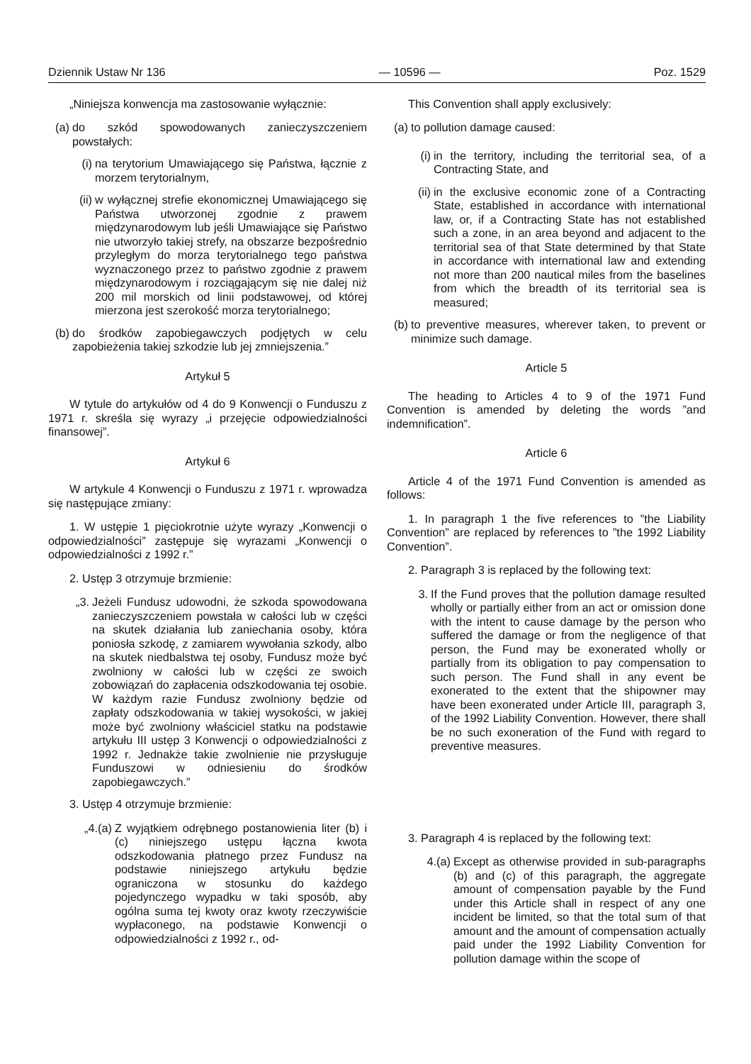Dziennik Ustaw Nr 136 — 10596 — Poz. 1529
„Niniejsza konwencja ma zastosowanie wyłącznie:
(a) do szkód spowodowanych zanieczyszczeniem powstałych:
(i) na terytorium Umawiającego się Państwa, łącznie z morzem terytorialnym,
(ii) w wyłącznej strefie ekonomicznej Umawiającego się Państwa utworzonej zgodnie z prawem międzynarodowym lub jeśli Umawiające się Państwo nie utworzyło takiej strefy, na obszarze bezpośrednio przyległym do morza terytorialnego tego państwa wyznaczonego przez to państwo zgodnie z prawem międzynarodowym i rozciągającym się nie dalej niż 200 mil morskich od linii podstawowej, od której mierzona jest szerokość morza terytorialnego;
(b) do środków zapobiegawczych podjętych w celu zapobieżenia takiej szkodzie lub jej zmniejszenia.”
Artykuł 5
W tytule do artykułów od 4 do 9 Konwencji o Funduszu z 1971 r. skreśla się wyrazy „i przejęcie odpowiedzialności finansowej”.
Artykuł 6
W artykule 4 Konwencji o Funduszu z 1971 r. wprowadza się następujące zmiany:
1. W ustępie 1 pięciokrotnie użyte wyrazy „Konwencji o odpowiedzialności” zastępuje się wyrazami „Konwencji o odpowiedzialności z 1992 r.”
2. Ustęp 3 otrzymuje brzmienie:
„3. Jeżeli Fundusz udowodni, że szkoda spowodowana zanieczyszczeniem powstała w całości lub w części na skutek działania lub zaniechania osoby, która poniosła szkodę, z zamiarem wywołania szkody, albo na skutek niedbalstwa tej osoby, Fundusz może być zwolniony w całości lub w części ze swoich zobowiązań do zapłacenia odszkodowania tej osobie. W każdym razie Fundusz zwolniony będzie od zapłaty odszkodowania w takiej wysokości, w jakiej może być zwolniony właściciel statku na podstawie artykułu III ustęp 3 Konwencji o odpowiedzialności z 1992 r. Jednakże takie zwolnienie nie przysługuje Funduszowi w odniesieniu do środków zapobiegawczych.”
3. Ustęp 4 otrzymuje brzmienie:
„4.(a) Z wyjątkiem odrębnego postanowienia liter (b) i (c) niniejszego ustępu łączna kwota odszkodowania płatnego przez Fundusz na podstawie niniejszego artykułu będzie ograniczona w stosunku do każdego pojedynczego wypadku w taki sposób, aby ogólna suma tej kwoty oraz kwoty rzeczywiście wypłaconego, na podstawie Konwencji o odpowiedzialności z 1992 r., od-
This Convention shall apply exclusively:
(a) to pollution damage caused:
(i) in the territory, including the territorial sea, of a Contracting State, and
(ii) in the exclusive economic zone of a Contracting State, established in accordance with international law, or, if a Contracting State has not established such a zone, in an area beyond and adjacent to the territorial sea of that State determined by that State in accordance with international law and extending not more than 200 nautical miles from the baselines from which the breadth of its territorial sea is measured;
(b) to preventive measures, wherever taken, to prevent or minimize such damage.
Article 5
The heading to Articles 4 to 9 of the 1971 Fund Convention is amended by deleting the words ”and indemnification”.
Article 6
Article 4 of the 1971 Fund Convention is amended as follows:
1. In paragraph 1 the five references to ”the Liability Convention” are replaced by references to ”the 1992 Liability Convention”.
2. Paragraph 3 is replaced by the following text:
3. If the Fund proves that the pollution damage resulted wholly or partially either from an act or omission done with the intent to cause damage by the person who suffered the damage or from the negligence of that person, the Fund may be exonerated wholly or partially from its obligation to pay compensation to such person. The Fund shall in any event be exonerated to the extent that the shipowner may have been exonerated under Article III, paragraph 3, of the 1992 Liability Convention. However, there shall be no such exoneration of the Fund with regard to preventive measures.
3. Paragraph 4 is replaced by the following text:
4.(a) Except as otherwise provided in sub-paragraphs (b) and (c) of this paragraph, the aggregate amount of compensation payable by the Fund under this Article shall in respect of any one incident be limited, so that the total sum of that amount and the amount of compensation actually paid under the 1992 Liability Convention for pollution damage within the scope of